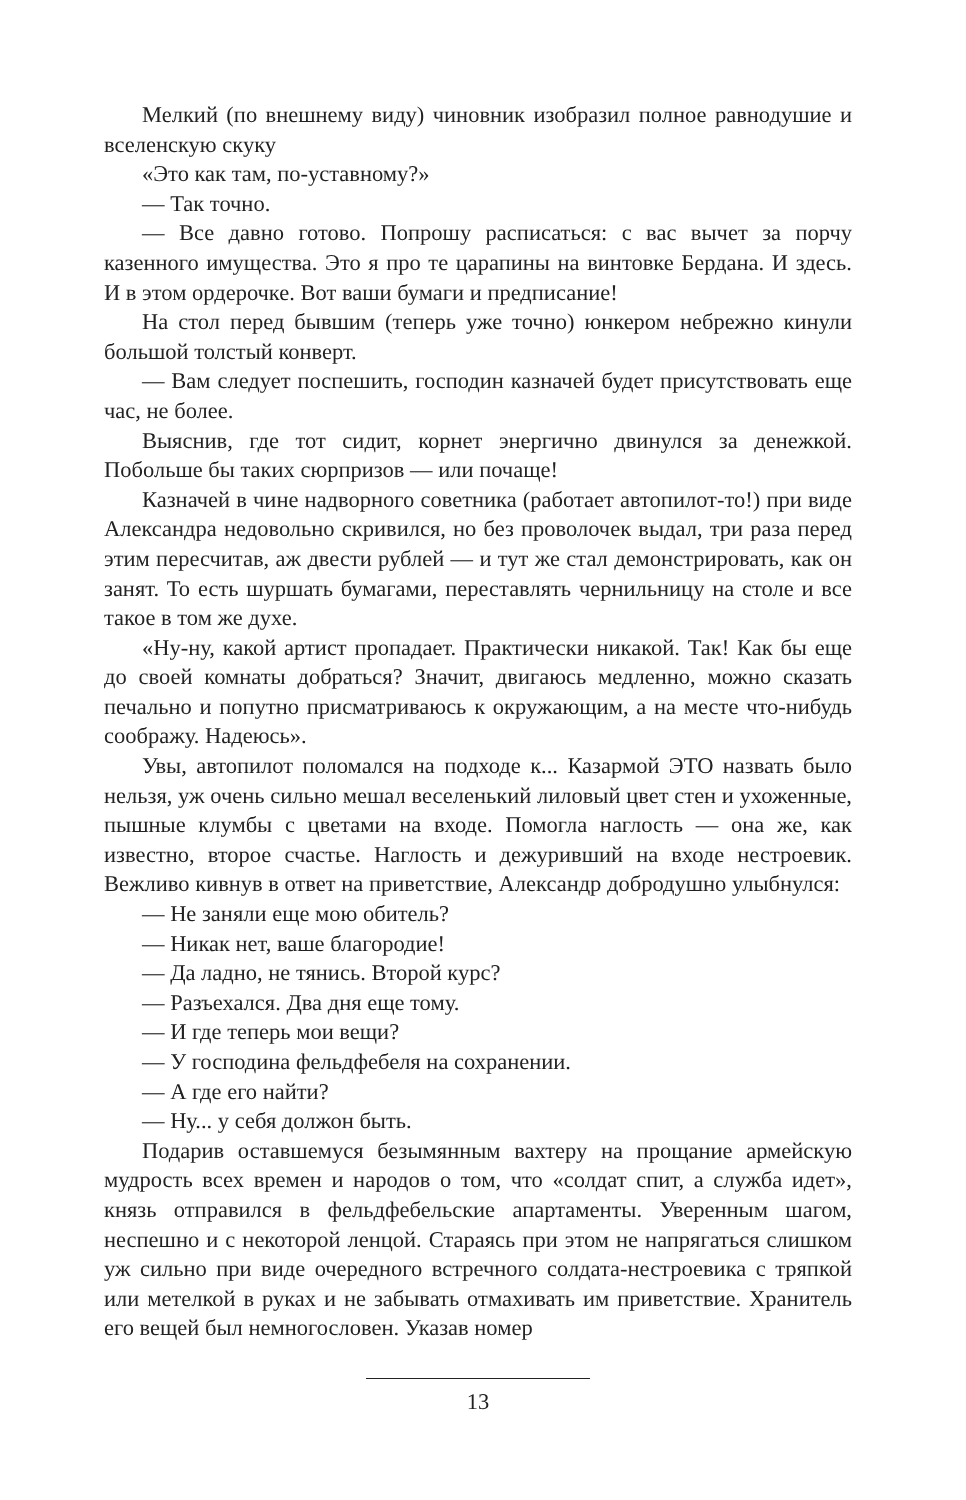Мелкий (по внешнему виду) чиновник изобразил полное равнодушие и вселенскую скуку
«Это как там, по-уставному?»
— Так точно.
— Все давно готово. Попрошу расписаться: с вас вычет за порчу казенного имущества. Это я про те царапины на винтовке Бердана. И здесь. И в этом ордерочке. Вот ваши бумаги и предписание!
На стол перед бывшим (теперь уже точно) юнкером небрежно кинули большой толстый конверт.
— Вам следует поспешить, господин казначей будет присутствовать еще час, не более.
Выяснив, где тот сидит, корнет энергично двинулся за денежкой. Побольше бы таких сюрпризов — или почаще!
Казначей в чине надворного советника (работает автопилот-то!) при виде Александра недовольно скривился, но без проволочек выдал, три раза перед этим пересчитав, аж двести рублей — и тут же стал демонстрировать, как он занят. То есть шуршать бумагами, переставлять чернильницу на столе и все такое в том же духе.
«Ну-ну, какой артист пропадает. Практически никакой. Так! Как бы еще до своей комнаты добраться? Значит, двигаюсь медленно, можно сказать печально и попутно присматриваюсь к окружающим, а на месте что-нибудь соображу. Надеюсь».
Увы, автопилот поломался на подходе к... Казармой ЭТО назвать было нельзя, уж очень сильно мешал веселенький лиловый цвет стен и ухоженные, пышные клумбы с цветами на входе. Помогла наглость — она же, как известно, второе счастье. Наглость и дежуривший на входе нестроевик. Вежливо кивнув в ответ на приветствие, Александр добродушно улыбнулся:
— Не заняли еще мою обитель?
— Никак нет, ваше благородие!
— Да ладно, не тянись. Второй курс?
— Разъехался. Два дня еще тому.
— И где теперь мои вещи?
— У господина фельдфебеля на сохранении.
— А где его найти?
— Ну... у себя должон быть.
Подарив оставшемуся безымянным вахтеру на прощание армейскую мудрость всех времен и народов о том, что «солдат спит, а служба идет», князь отправился в фельдфебельские апартаменты. Уверенным шагом, неспешно и с некоторой ленцой. Стараясь при этом не напрягаться слишком уж сильно при виде очередного встречного солдата-нестроевика с тряпкой или метелкой в руках и не забывать отмахивать им приветствие. Хранитель его вещей был немногословен. Указав номер
13